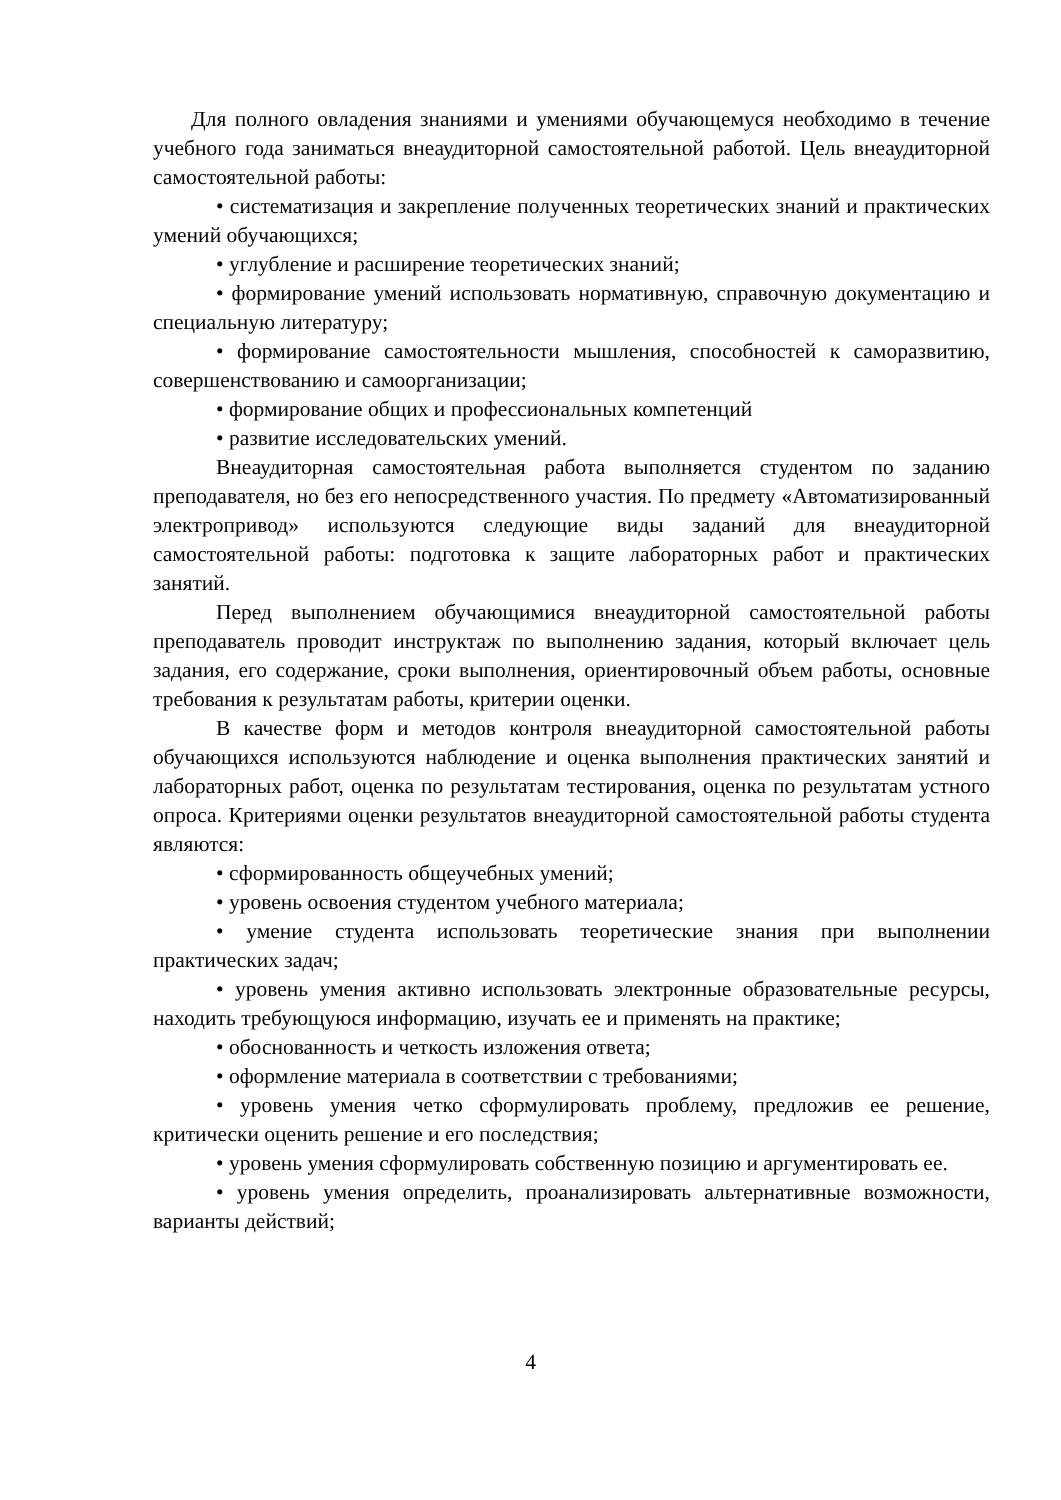Для полного овладения знаниями и умениями обучающемуся необходимо в течение учебного года заниматься внеаудиторной самостоятельной работой. Цель внеаудиторной самостоятельной работы:
• систематизация и закрепление полученных теоретических знаний и практических умений обучающихся;
• углубление и расширение теоретических знаний;
• формирование умений использовать нормативную, справочную документацию и специальную литературу;
• формирование самостоятельности мышления, способностей к саморазвитию, совершенствованию и самоорганизации;
• формирование общих и профессиональных компетенций
• развитие исследовательских умений.
Внеаудиторная самостоятельная работа выполняется студентом по заданию преподавателя, но без его непосредственного участия. По предмету «Автоматизированный электропривод» используются следующие виды заданий для внеаудиторной самостоятельной работы: подготовка к защите лабораторных работ и практических занятий.
Перед выполнением обучающимися внеаудиторной самостоятельной работы преподаватель проводит инструктаж по выполнению задания, который включает цель задания, его содержание, сроки выполнения, ориентировочный объем работы, основные требования к результатам работы, критерии оценки.
В качестве форм и методов контроля внеаудиторной самостоятельной работы обучающихся используются наблюдение и оценка выполнения практических занятий и лабораторных работ, оценка по результатам тестирования, оценка по результатам устного опроса. Критериями оценки результатов внеаудиторной самостоятельной работы студента являются:
• сформированность общеучебных умений;
• уровень освоения студентом учебного материала;
• умение студента использовать теоретические знания при выполнении практических задач;
• уровень умения активно использовать электронные образовательные ресурсы, находить требующуюся информацию, изучать ее и применять на практике;
• обоснованность и четкость изложения ответа;
• оформление материала в соответствии с требованиями;
• уровень умения четко сформулировать проблему, предложив ее решение, критически оценить решение и его последствия;
• уровень умения сформулировать собственную позицию и аргументировать ее.
• уровень умения определить, проанализировать альтернативные возможности, варианты действий;
4